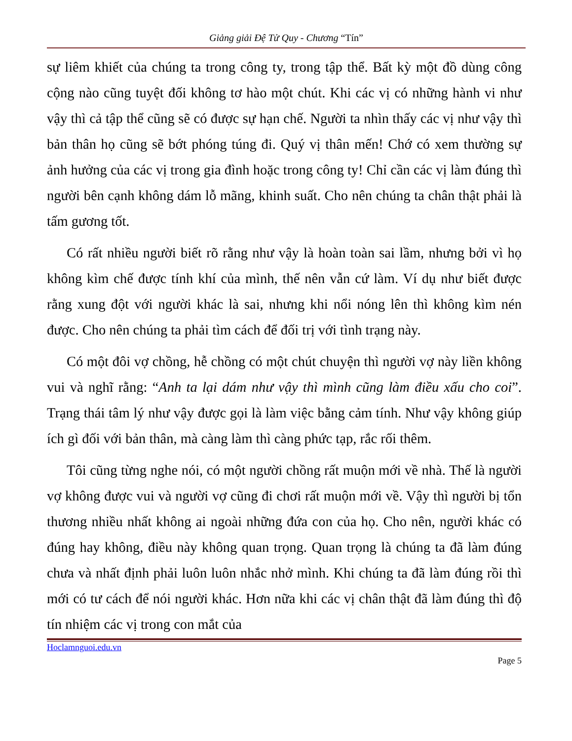Giảng giải Đệ Tử Quy - Chương “Tín”
sự liêm khiết của chúng ta trong công ty, trong tập thể. Bất kỳ một đồ dùng công cộng nào cũng tuyệt đối không tơ hào một chút. Khi các vị có những hành vi như vậy thì cả tập thể cũng sẽ có được sự hạn chế. Người ta nhìn thấy các vị như vậy thì bản thân họ cũng sẽ bớt phóng túng đi. Quý vị thân mến! Chớ có xem thường sự ảnh hưởng của các vị trong gia đình hoặc trong công ty! Chỉ cần các vị làm đúng thì người bên cạnh không dám lỗ mãng, khinh suất. Cho nên chúng ta chân thật phải là tấm gương tốt.
Có rất nhiều người biết rõ rằng như vậy là hoàn toàn sai lầm, nhưng bởi vì họ không kìm chế được tính khí của mình, thế nên vẫn cứ làm. Ví dụ như biết được rằng xung đột với người khác là sai, nhưng khi nổi nóng lên thì không kìm nén được. Cho nên chúng ta phải tìm cách để đối trị với tình trạng này.
Có một đôi vợ chồng, hễ chồng có một chút chuyện thì người vợ này liền không vui và nghĩ rằng: “Anh ta lại dám như vậy thì mình cũng làm điều xấu cho coi”. Trạng thái tâm lý như vậy được gọi là làm việc bằng cảm tính. Như vậy không giúp ích gì đối với bản thân, mà càng làm thì càng phức tạp, rắc rối thêm.
Tôi cũng từng nghe nói, có một người chồng rất muộn mới về nhà. Thế là người vợ không được vui và người vợ cũng đi chơi rất muộn mới về. Vậy thì người bị tổn thương nhiều nhất không ai ngoài những đứa con của họ. Cho nên, người khác có đúng hay không, điều này không quan trọng. Quan trọng là chúng ta đã làm đúng chưa và nhất định phải luôn luôn nhắc nhở mình. Khi chúng ta đã làm đúng rồi thì mới có tư cách để nói người khác. Hơn nữa khi các vị chân thật đã làm đúng thì độ tín nhiệm các vị trong con mắt của
Hoclamnguoi.edu.vn
Page 5